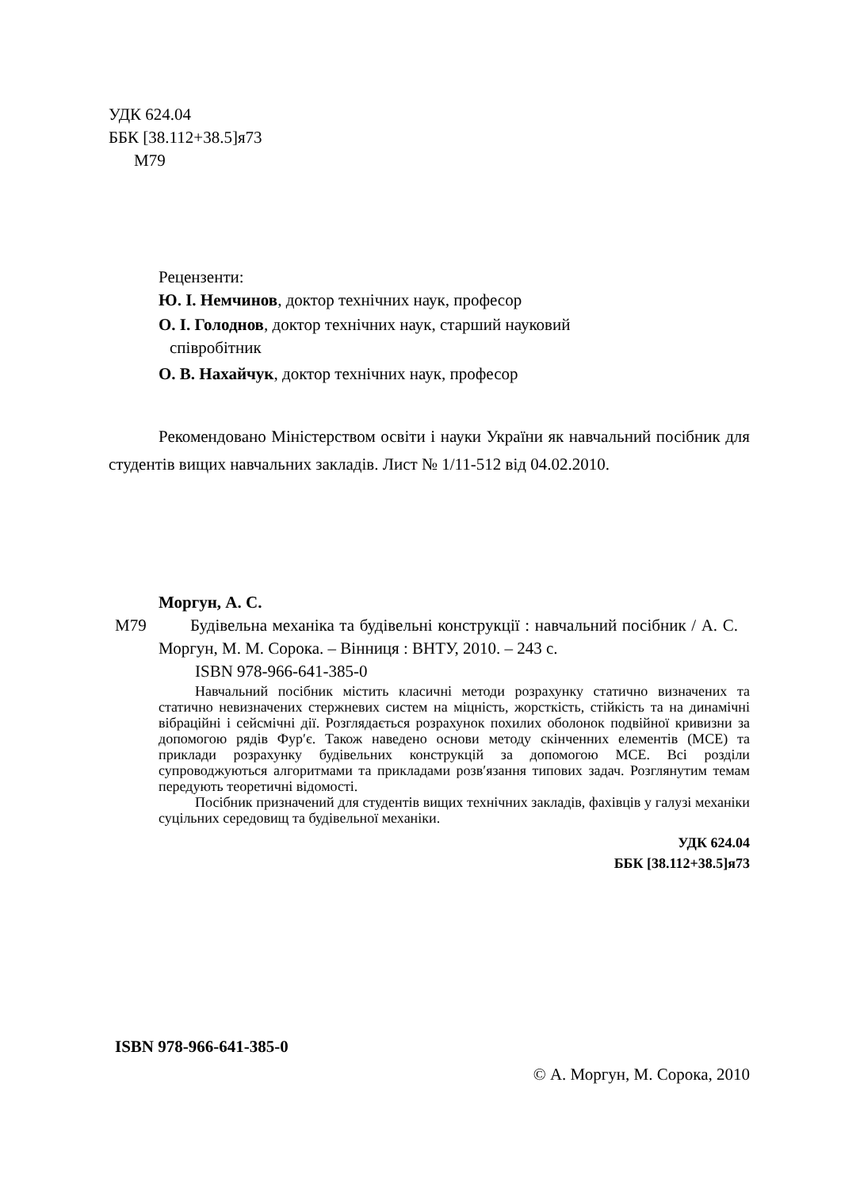УДК 624.04
ББК [38.112+38.5]я73
М79
Рецензенти:
Ю. І. Немчинов, доктор технічних наук, професор
О. І. Голоднов, доктор технічних наук, старший науковий
співробітник
О. В. Нахайчук, доктор технічних наук, професор
Рекомендовано Міністерством освіти і науки України як навчальний посібник для студентів вищих навчальних закладів. Лист № 1/11-512 від 04.02.2010.
Моргун, А. С.
М79 Будівельна механіка та будівельні конструкції : навчальний посібник / А. С. Моргун, М. М. Сорока. – Вінниця : ВНТУ, 2010. – 243 с.
ISBN 978-966-641-385-0
Навчальний посібник містить класичні методи розрахунку статично визначених та статично невизначених стержневих систем на міцність, жорсткість, стійкість та на динамічні вібраційні і сейсмічні дії. Розглядається розрахунок похилих оболонок подвійної кривизни за допомогою рядів Фур′є. Також наведено основи методу скінченних елементів (МСЕ) та приклади розрахунку будівельних конструкцій за допомогою МСЕ. Всі розділи супроводжуються алгоритмами та прикладами розв′язання типових задач. Розглянутим темам передують теоретичні відомості.
Посібник призначений для студентів вищих технічних закладів, фахівців у галузі механіки суцільних середовищ та будівельної механіки.
УДК 624.04
ББК [38.112+38.5]я73
ISBN 978-966-641-385-0
© А. Моргун, М. Сорока, 2010